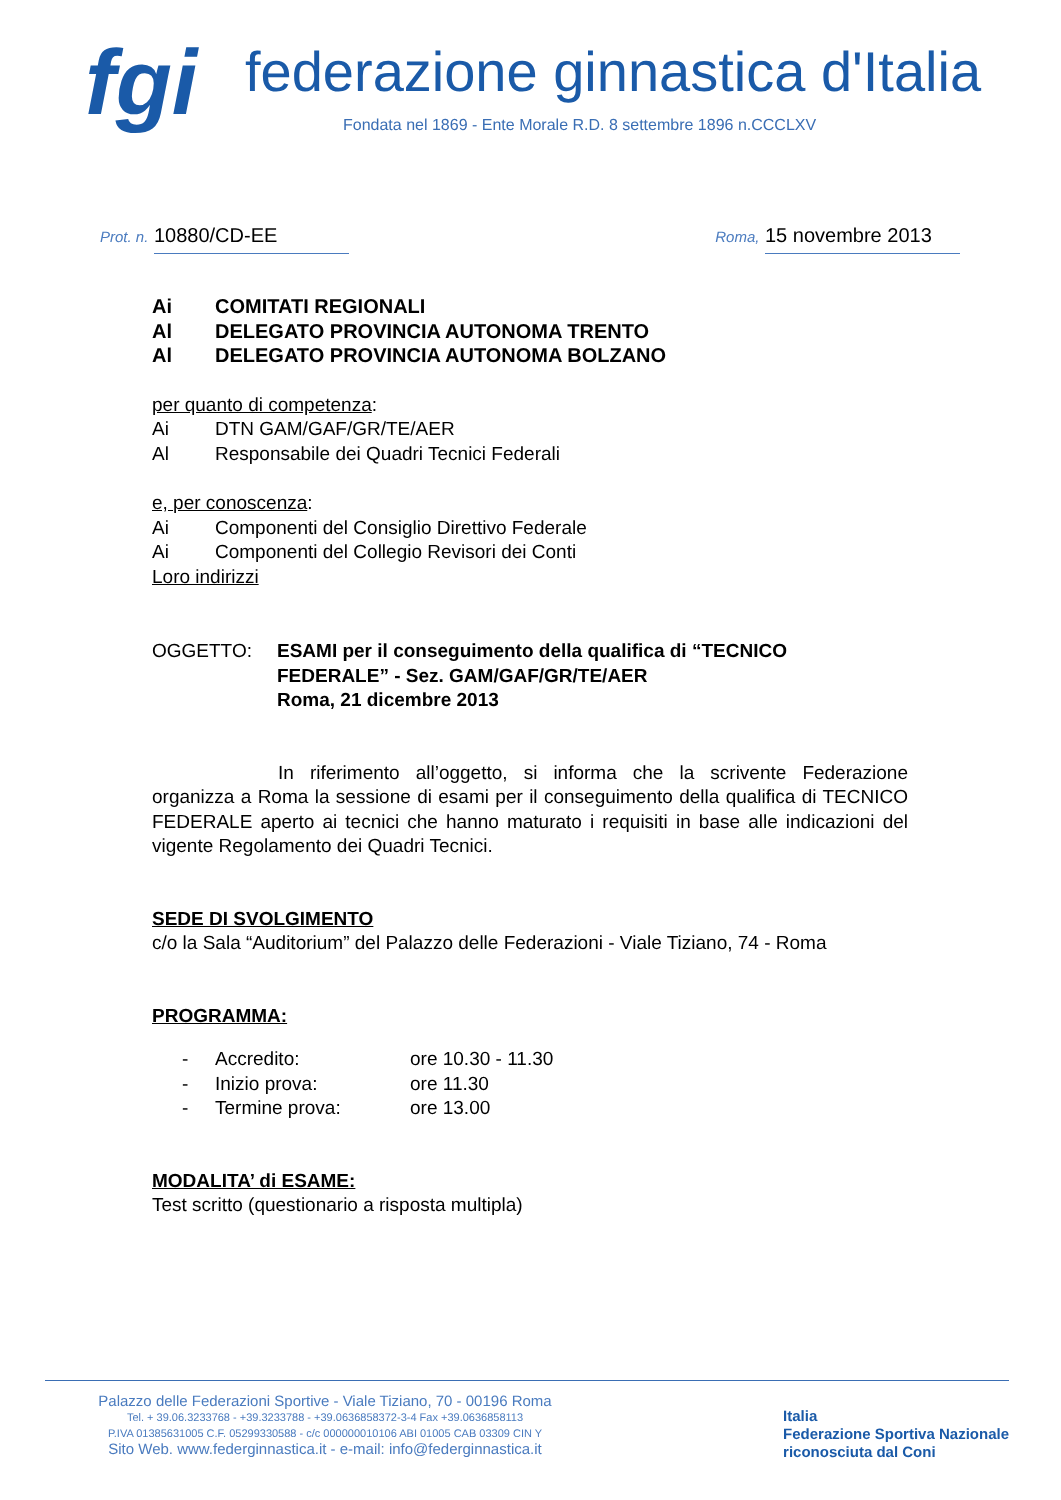fgi
federazione ginnastica d'Italia
Fondata nel 1869 - Ente Morale R.D. 8 settembre 1896 n.CCCLXV
Prot. n. 10880/CD-EE
Roma, 15 novembre 2013
Ai COMITATI REGIONALI
Al DELEGATO PROVINCIA AUTONOMA TRENTO
Al DELEGATO PROVINCIA AUTONOMA BOLZANO
per quanto di competenza:
Ai DTN GAM/GAF/GR/TE/AER
Al Responsabile dei Quadri Tecnici Federali
e, per conoscenza:
Ai Componenti del Consiglio Direttivo Federale
Ai Componenti del Collegio Revisori dei Conti
Loro indirizzi
OGGETTO: ESAMI per il conseguimento della qualifica di “TECNICO FEDERALE” - Sez. GAM/GAF/GR/TE/AER
Roma, 21 dicembre 2013
In riferimento all’oggetto, si informa che la scrivente Federazione organizza a Roma la sessione di esami per il conseguimento della qualifica di TECNICO FEDERALE aperto ai tecnici che hanno maturato i requisiti in base alle indicazioni del vigente Regolamento dei Quadri Tecnici.
SEDE DI SVOLGIMENTO
c/o la Sala “Auditorium” del Palazzo delle Federazioni - Viale Tiziano, 74 - Roma
PROGRAMMA:
- Accredito: ore 10.30 - 11.30
- Inizio prova: ore 11.30
- Termine prova: ore 13.00
MODALITA’ di ESAME:
Test scritto (questionario a risposta multipla)
Palazzo delle Federazioni Sportive - Viale Tiziano, 70 - 00196 Roma
Tel. + 39.06.3233768 - +39.3233788 - +39.0636858372-3-4 Fax +39.0636858113
P.IVA 01385631005 C.F. 05299330588 - c/c 000000010106 ABI 01005 CAB 03309 CIN Y
Sito Web. www.federginnastica.it - e-mail: info@federginnastica.it
Italia
Federazione Sportiva Nazionale
riconosciuta dal Coni